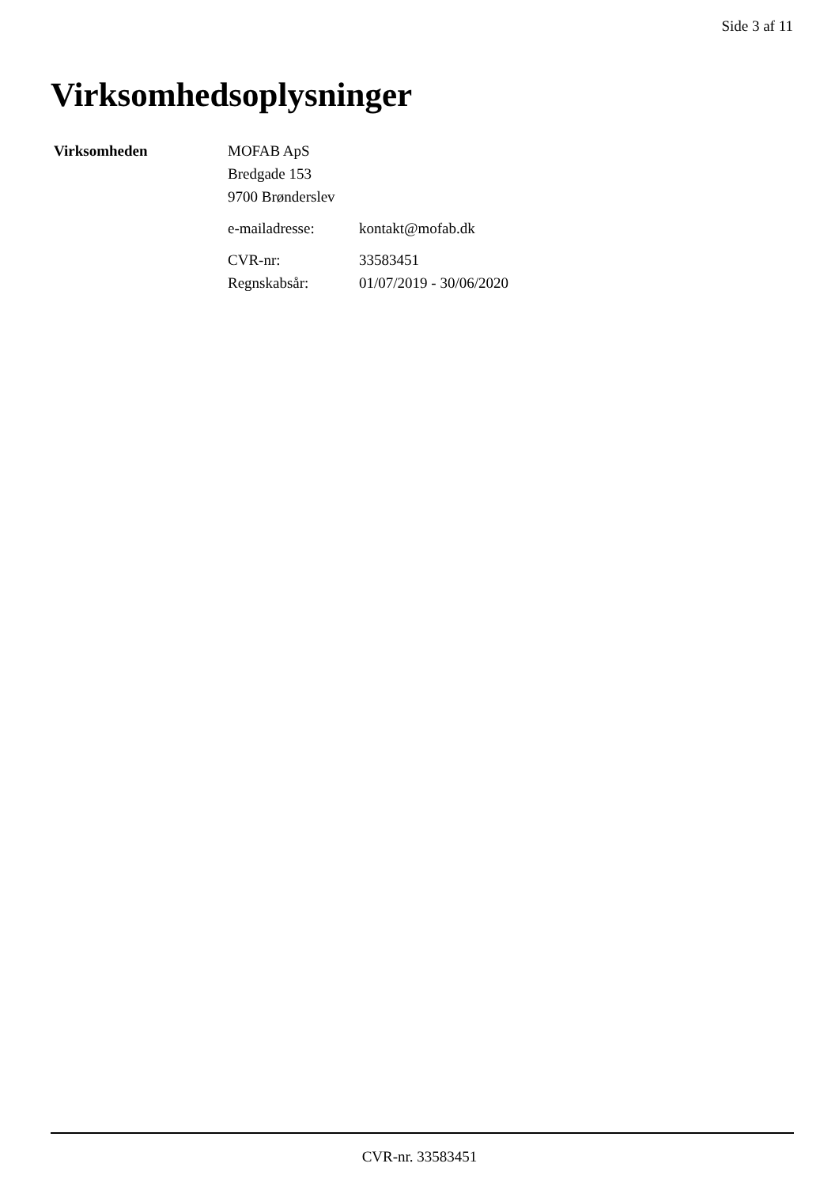Side 3 af 11
Virksomhedsoplysninger
| Virksomheden | MOFAB ApS | |
| | Bredgade 153 | |
| | 9700 Brønderslev | |
| | e-mailadresse: | kontakt@mofab.dk |
| | CVR-nr: | 33583451 |
| | Regnskabsår: | 01/07/2019 - 30/06/2020 |
CVR-nr. 33583451